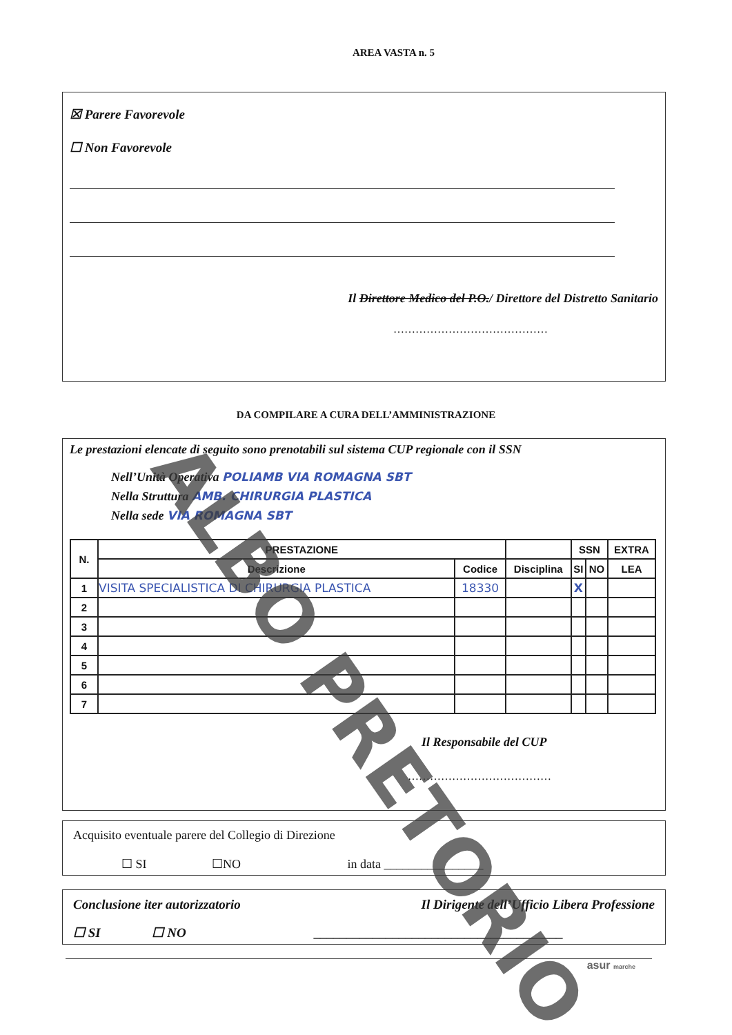AREA VASTA n. 5
☒ Parere Favorevole
☐ Non Favorevole
Il Direttore Medico del P.O./ Direttore del Distretto Sanitario
……………………………………
DA COMPILARE A CURA DELL’AMMINISTRAZIONE
Le prestazioni elencate di seguito sono prenotabili sul sistema CUP regionale con il SSN
Nell’Unità Operativa POLIAMB VIA ROMAGNA SBT
Nella Struttura AMB. CHIRURGIA PLASTICA
Nella sede VIA ROMAGNA SBT
| N. | PRESTAZIONE | | | SSN | | EXTRA |
| --- | --- | --- | --- | --- | --- | --- |
| | Descrizione | Codice | Disciplina | SI | NO | LEA |
| 1 | VISITA SPECIALISTICA DI CHIRURGIA PLASTICA | 18330 | | X | | |
| 2 | | | | | | |
| 3 | | | | | | |
| 4 | | | | | | |
| 5 | | | | | | |
| 6 | | | | | | |
| 7 | | | | | | |
Il Responsabile del CUP
…………………………………
Acquisito eventuale parere del Collegio di Direzione
☐ SI ☐NO in data ________________
Conclusione iter autorizzatorio Il Dirigente dell’Ufficio Libera Professione
☐ SI ☐ NO ______________________________________
asur marche
ALBO PRETORIO